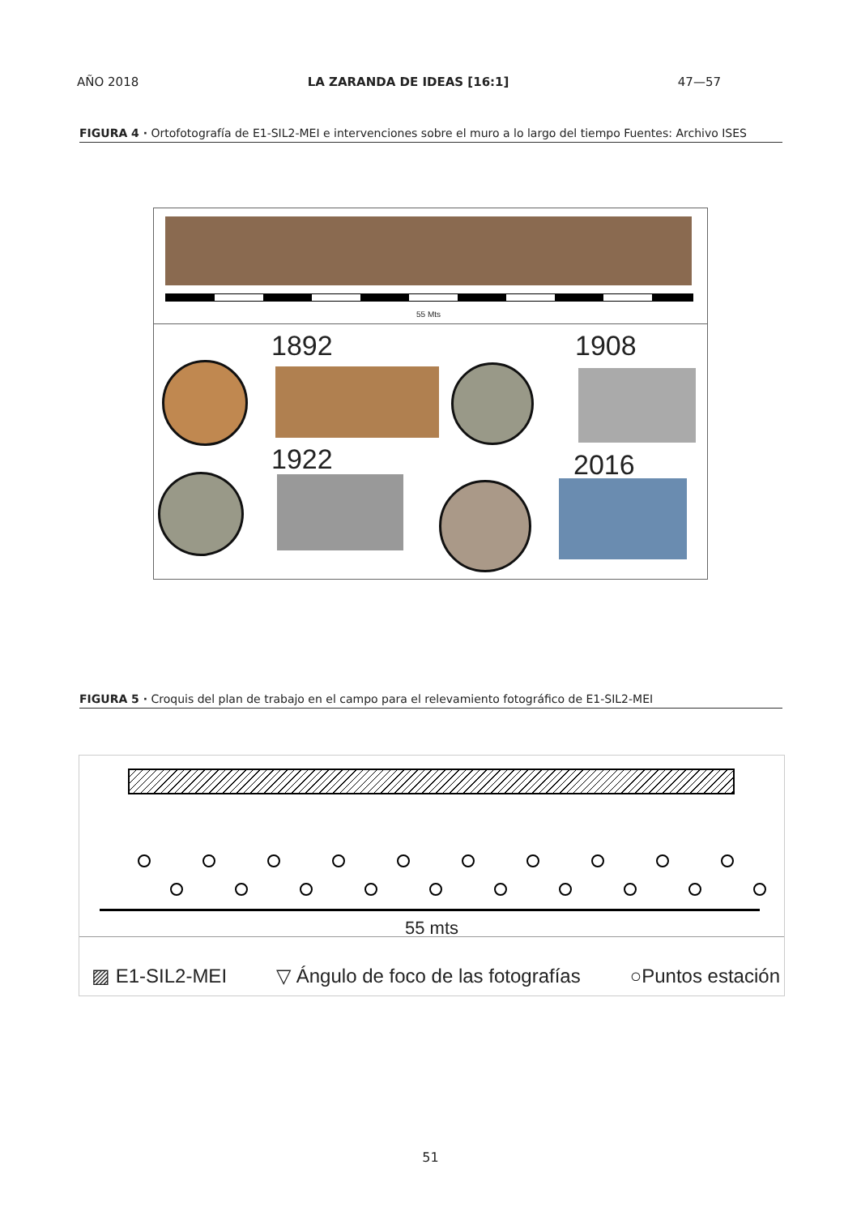AÑO 2018 LA ZARANDA DE IDEAS [16:1] 47—57
FIGURA 4 · Ortofotografía de E1-SIL2-MEI e intervenciones sobre el muro a lo largo del tiempo Fuentes: Archivo ISES
55 Mts
1892 1908
1922 2016
FIGURA 5 · Croquis del plan de trabajo en el campo para el relevamiento fotográfico de E1-SIL2-MEI
55 mts
▨ E1-SIL2-MEI ▽ Ángulo de foco de las fotografías ○Puntos estación
51